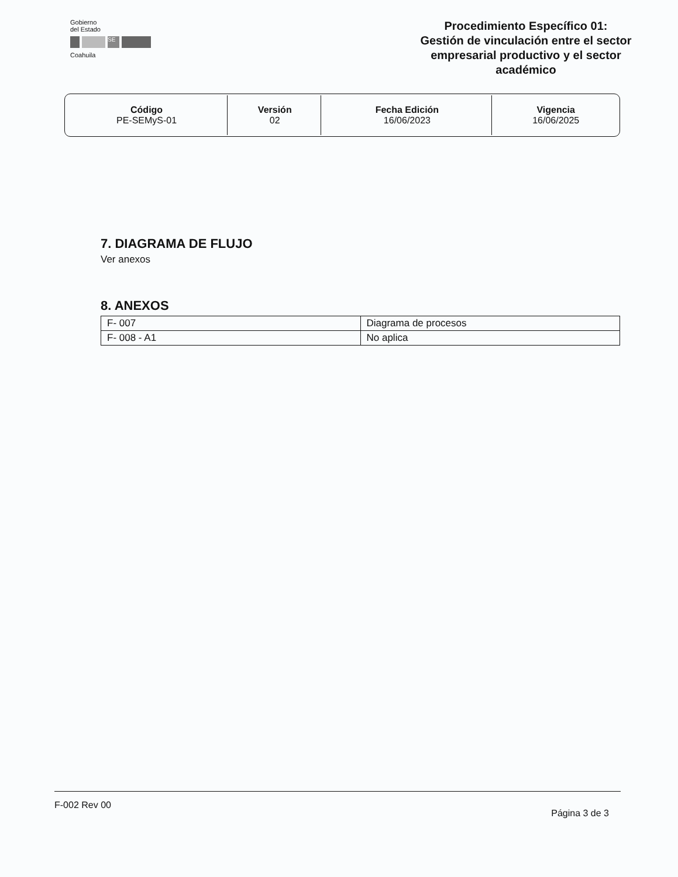Gobierno
del Estado
SE
Coahuila
Procedimiento Específico 01:
Gestión de vinculación entre el sector empresarial productivo y el sector académico
| Código PE-SEMyS-01 | Versión 02 | Fecha Edición 16/06/2023 | Vigencia 16/06/2025 |
7. DIAGRAMA DE FLUJO
Ver anexos
8. ANEXOS
| F- 007 | Diagrama de procesos |
| F- 008 - A1 | No aplica |
F-002 Rev 00 Página 3 de 3